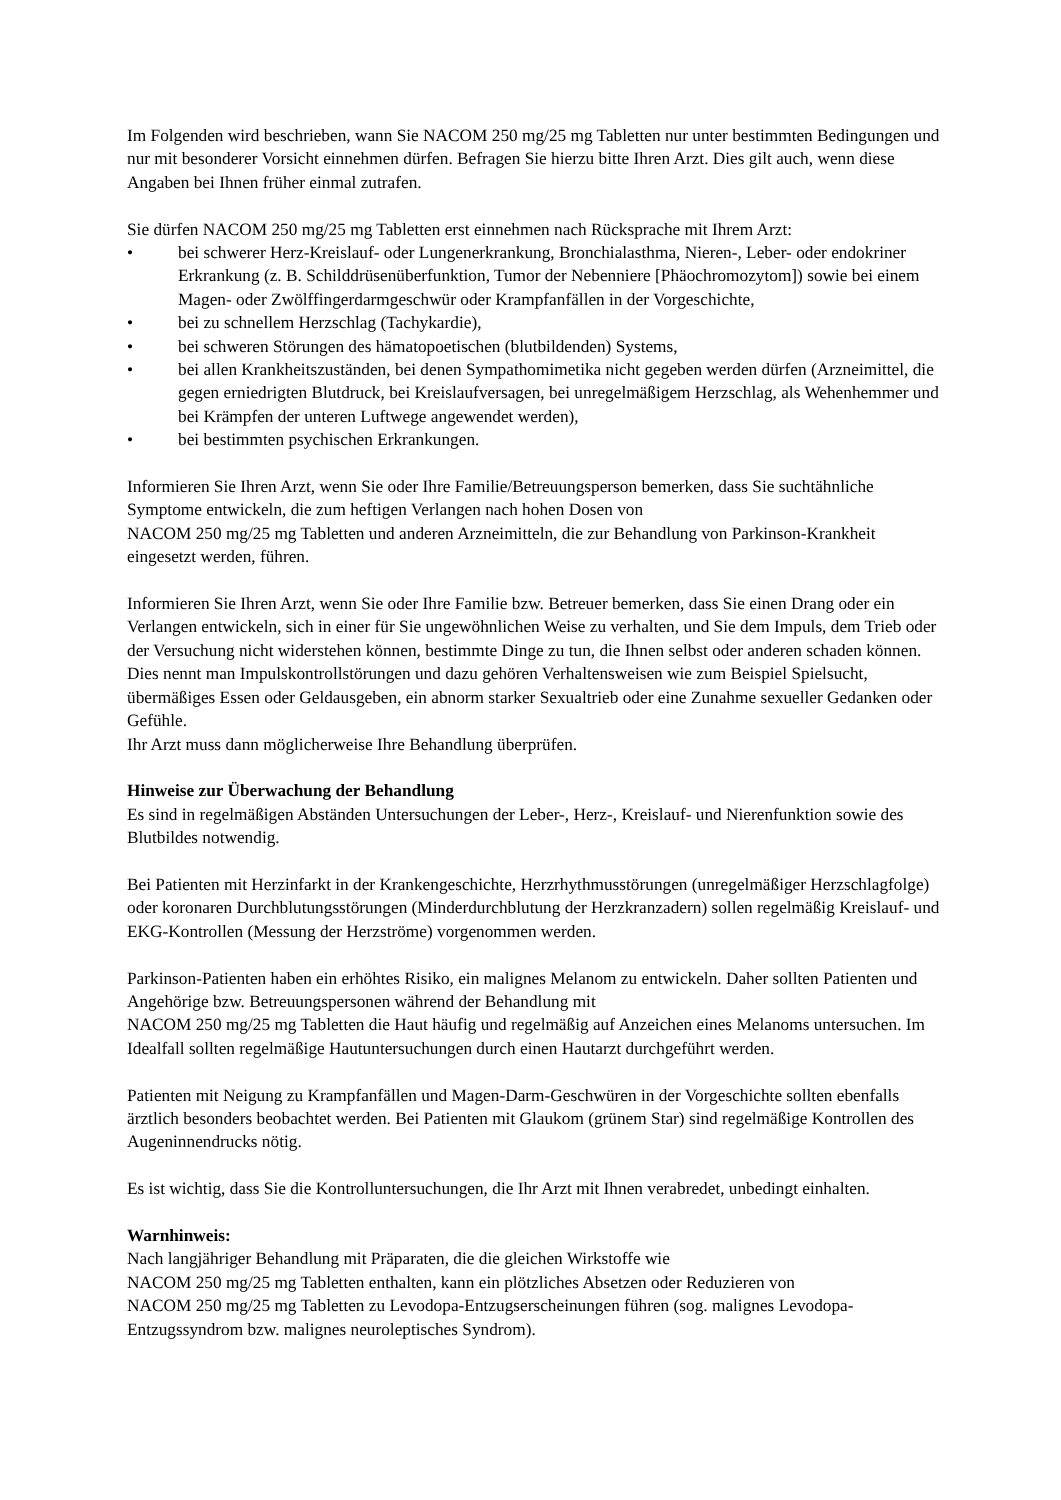Im Folgenden wird beschrieben, wann Sie NACOM 250 mg/25 mg Tabletten nur unter bestimmten Bedingungen und nur mit besonderer Vorsicht einnehmen dürfen. Befragen Sie hierzu bitte Ihren Arzt. Dies gilt auch, wenn diese Angaben bei Ihnen früher einmal zutrafen.
Sie dürfen NACOM 250 mg/25 mg Tabletten erst einnehmen nach Rücksprache mit Ihrem Arzt:
• bei schwerer Herz-Kreislauf- oder Lungenerkrankung, Bronchialasthma, Nieren-, Leber- oder endokriner Erkrankung (z. B. Schilddrüsenüberfunktion, Tumor der Nebenniere [Phäochromozytom]) sowie bei einem Magen- oder Zwölffingerdarmgeschwür oder Krampfanfällen in der Vorgeschichte,
• bei zu schnellem Herzschlag (Tachykardie),
• bei schweren Störungen des hämatopoetischen (blutbildenden) Systems,
• bei allen Krankheitszuständen, bei denen Sympathomimetika nicht gegeben werden dürfen (Arzneimittel, die gegen erniedrigten Blutdruck, bei Kreislaufversagen, bei unregelmäßigem Herzschlag, als Wehenhemmer und bei Krämpfen der unteren Luftwege angewendet werden),
• bei bestimmten psychischen Erkrankungen.
Informieren Sie Ihren Arzt, wenn Sie oder Ihre Familie/Betreuungsperson bemerken, dass Sie suchtähnliche Symptome entwickeln, die zum heftigen Verlangen nach hohen Dosen von
NACOM 250 mg/25 mg Tabletten und anderen Arzneimitteln, die zur Behandlung von Parkinson-Krankheit eingesetzt werden, führen.
Informieren Sie Ihren Arzt, wenn Sie oder Ihre Familie bzw. Betreuer bemerken, dass Sie einen Drang oder ein Verlangen entwickeln, sich in einer für Sie ungewöhnlichen Weise zu verhalten, und Sie dem Impuls, dem Trieb oder der Versuchung nicht widerstehen können, bestimmte Dinge zu tun, die Ihnen selbst oder anderen schaden können. Dies nennt man Impulskontrollstörungen und dazu gehören Verhaltensweisen wie zum Beispiel Spielsucht, übermäßiges Essen oder Geldausgeben, ein abnorm starker Sexualtrieb oder eine Zunahme sexueller Gedanken oder Gefühle.
Ihr Arzt muss dann möglicherweise Ihre Behandlung überprüfen.
Hinweise zur Überwachung der Behandlung
Es sind in regelmäßigen Abständen Untersuchungen der Leber-, Herz-, Kreislauf- und Nierenfunktion sowie des Blutbildes notwendig.
Bei Patienten mit Herzinfarkt in der Krankengeschichte, Herzrhythmusstörungen (unregelmäßiger Herzschlagfolge) oder koronaren Durchblutungsstörungen (Minderdurchblutung der Herzkranzadern) sollen regelmäßig Kreislauf- und EKG-Kontrollen (Messung der Herzströme) vorgenommen werden.
Parkinson-Patienten haben ein erhöhtes Risiko, ein malignes Melanom zu entwickeln. Daher sollten Patienten und Angehörige bzw. Betreuungspersonen während der Behandlung mit
NACOM 250 mg/25 mg Tabletten die Haut häufig und regelmäßig auf Anzeichen eines Melanoms untersuchen. Im Idealfall sollten regelmäßige Hautuntersuchungen durch einen Hautarzt durchgeführt werden.
Patienten mit Neigung zu Krampfanfällen und Magen-Darm-Geschwüren in der Vorgeschichte sollten ebenfalls ärztlich besonders beobachtet werden. Bei Patienten mit Glaukom (grünem Star) sind regelmäßige Kontrollen des Augeninnendrucks nötig.
Es ist wichtig, dass Sie die Kontrolluntersuchungen, die Ihr Arzt mit Ihnen verabredet, unbedingt einhalten.
Warnhinweis:
Nach langjähriger Behandlung mit Präparaten, die die gleichen Wirkstoffe wie
NACOM 250 mg/25 mg Tabletten enthalten, kann ein plötzliches Absetzen oder Reduzieren von
NACOM 250 mg/25 mg Tabletten zu Levodopa-Entzugserscheinungen führen (sog. malignes Levodopa-Entzugssyndrom bzw. malignes neuroleptisches Syndrom).